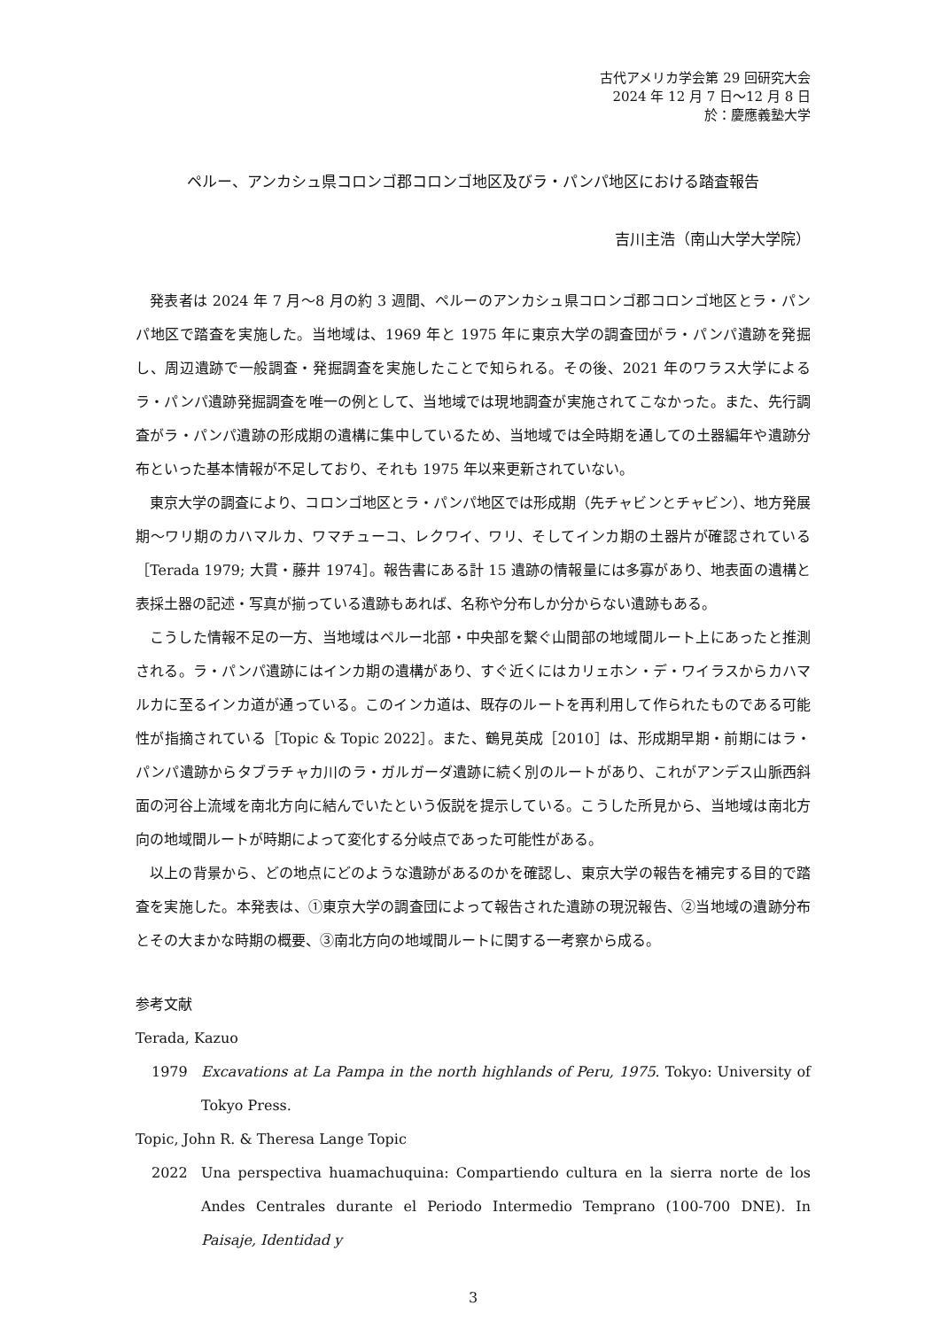古代アメリカ学会第 29 回研究大会
2024 年 12 月 7 日〜12 月 8 日
於：慶應義塾大学
ペルー、アンカシュ県コロンゴ郡コロンゴ地区及びラ・パンパ地区における踏査報告
吉川主浩（南山大学大学院）
発表者は 2024 年 7 月〜8 月の約 3 週間、ペルーのアンカシュ県コロンゴ郡コロンゴ地区とラ・パンパ地区で踏査を実施した。当地域は、1969 年と 1975 年に東京大学の調査団がラ・パンパ遺跡を発掘し、周辺遺跡で一般調査・発掘調査を実施したことで知られる。その後、2021 年のワラス大学によるラ・パンパ遺跡発掘調査を唯一の例として、当地域では現地調査が実施されてこなかった。また、先行調査がラ・パンパ遺跡の形成期の遺構に集中しているため、当地域では全時期を通しての土器編年や遺跡分布といった基本情報が不足しており、それも 1975 年以来更新されていない。
東京大学の調査により、コロンゴ地区とラ・パンパ地区では形成期（先チャビンとチャビン）、地方発展期〜ワリ期のカハマルカ、ワマチューコ、レクワイ、ワリ、そしてインカ期の土器片が確認されている［Terada 1979; 大貫・藤井 1974］。報告書にある計 15 遺跡の情報量には多寡があり、地表面の遺構と表採土器の記述・写真が揃っている遺跡もあれば、名称や分布しか分からない遺跡もある。
こうした情報不足の一方、当地域はペルー北部・中央部を繋ぐ山間部の地域間ルート上にあったと推測される。ラ・パンパ遺跡にはインカ期の遺構があり、すぐ近くにはカリェホン・デ・ワイラスからカハマルカに至るインカ道が通っている。このインカ道は、既存のルートを再利用して作られたものである可能性が指摘されている［Topic & Topic 2022］。また、鶴見英成［2010］は、形成期早期・前期にはラ・パンパ遺跡からタブラチャカ川のラ・ガルガーダ遺跡に続く別のルートがあり、これがアンデス山脈西斜面の河谷上流域を南北方向に結んでいたという仮説を提示している。こうした所見から、当地域は南北方向の地域間ルートが時期によって変化する分岐点であった可能性がある。
以上の背景から、どの地点にどのような遺跡があるのかを確認し、東京大学の報告を補完する目的で踏査を実施した。本発表は、①東京大学の調査団によって報告された遺跡の現況報告、②当地域の遺跡分布とその大まかな時期の概要、③南北方向の地域間ルートに関する一考察から成る。
参考文献
Terada, Kazuo
1979 Excavations at La Pampa in the north highlands of Peru, 1975. Tokyo: University of Tokyo Press.
Topic, John R. & Theresa Lange Topic
2022 Una perspectiva huamachuquina: Compartiendo cultura en la sierra norte de los Andes Centrales durante el Periodo Intermedio Temprano (100-700 DNE). In Paisaje, Identidad y
3